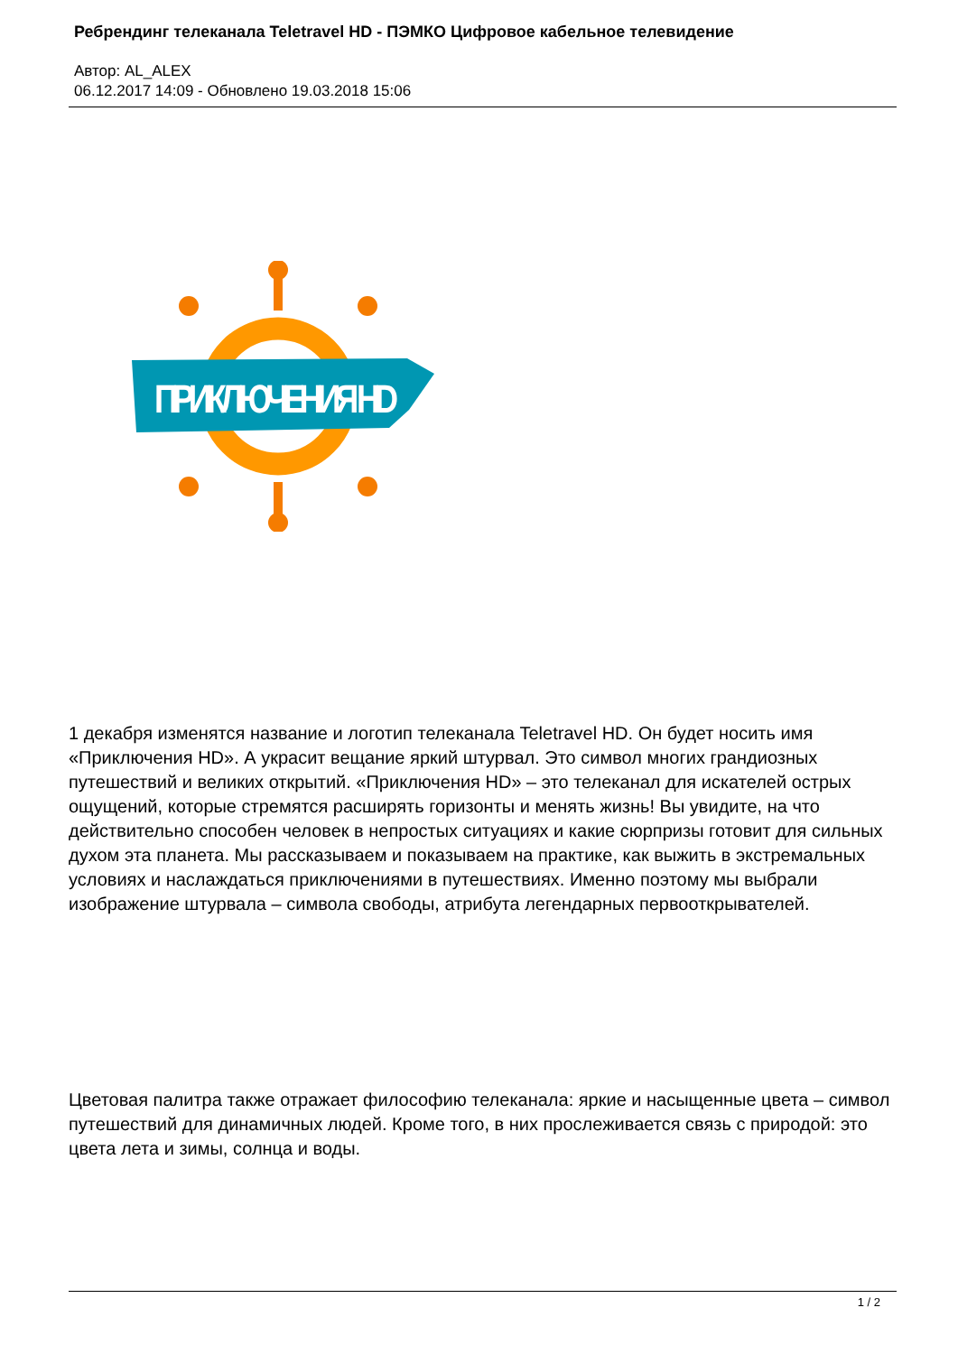Ребрендинг телеканала Teletravel HD - ПЭМКО Цифровое кабельное телевидение
Автор: AL_ALEX
06.12.2017 14:09 - Обновлено 19.03.2018 15:06
ПРИКЛЮЧЕНИЯ HD
1 декабря изменятся название и логотип телеканала Teletravel HD. Он будет носить имя «Приключения HD». А украсит вещание яркий штурвал. Это символ многих грандиозных путешествий и великих открытий. «Приключения HD» – это телеканал для искателей острых ощущений, которые стремятся расширять горизонты и менять жизнь! Вы увидите, на что действительно способен человек в непростых ситуациях и какие сюрпризы готовит для сильных духом эта планета. Мы рассказываем и показываем на практике, как выжить в экстремальных условиях и наслаждаться приключениями в путешествиях. Именно поэтому мы выбрали изображение штурвала – символа свободы, атрибута легендарных первооткрывателей.
Цветовая палитра также отражает философию телеканала: яркие и насыщенные цвета – символ путешествий для динамичных людей. Кроме того, в них прослеживается связь с природой: это цвета лета и зимы, солнца и воды.
1 / 2